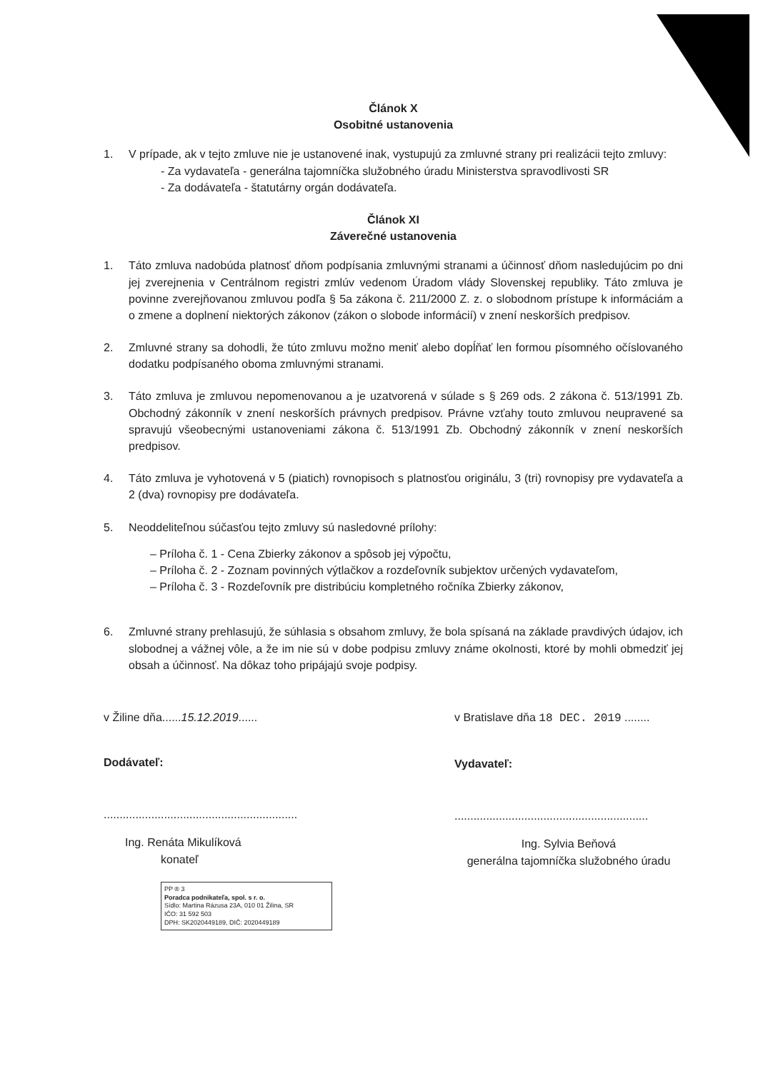Článok X
Osobitné ustanovenia
1. V prípade, ak v tejto zmluve nie je ustanovené inak, vystupujú za zmluvné strany pri realizácii tejto zmluvy:
- Za vydavateľa - generálna tajomníčka služobného úradu Ministerstva spravodlivosti SR
- Za dodávateľa - štatutárny orgán dodávateľa.
Článok XI
Záverečné ustanovenia
1. Táto zmluva nadobúda platnosť dňom podpísania zmluvnými stranami a účinnosť dňom nasledujúcim po dni jej zverejnenia v Centrálnom registri zmlúv vedenom Úradom vlády Slovenskej republiky. Táto zmluva je povinne zverejňovanou zmluvou podľa § 5a zákona č. 211/2000 Z. z. o slobodnom prístupe k informáciám a o zmene a doplnení niektorých zákonov (zákon o slobode informácií) v znení neskorších predpisov.
2. Zmluvné strany sa dohodli, že túto zmluvu možno meniť alebo dopĺňať len formou písomného očíslovaného dodatku podpísaného oboma zmluvnými stranami.
3. Táto zmluva je zmluvou nepomenovanou a je uzatvorená v súlade s § 269 ods. 2 zákona č. 513/1991 Zb. Obchodný zákonník v znení neskorších právnych predpisov. Právne vzťahy touto zmluvou neupravené sa spravujú všeobecnými ustanoveniami zákona č. 513/1991 Zb. Obchodný zákonník v znení neskorších predpisov.
4. Táto zmluva je vyhotovená v 5 (piatich) rovnopisoch s platnosťou originálu, 3 (tri) rovnopisy pre vydavateľa a 2 (dva) rovnopisy pre dodávateľa.
5. Neoddeliteľnou súčasťou tejto zmluvy sú nasledovné prílohy:
– Príloha č. 1 - Cena Zbierky zákonov a spôsob jej výpočtu,
– Príloha č. 2 - Zoznam povinných výtlačkov a rozdeľovník subjektov určených vydavateľom,
– Príloha č. 3 - Rozdeľovník pre distribúciu kompletného ročníka Zbierky zákonov,
6. Zmluvné strany prehlasujú, že súhlasia s obsahom zmluvy, že bola spísaná na základe pravdivých údajov, ich slobodnej a vážnej vôle, a že im nie sú v dobe podpisu zmluvy známe okolnosti, ktoré by mohli obmedziť jej obsah a účinnosť. Na dôkaz toho pripájajú svoje podpisy.
v Žiline dňa......15.12.2019......
Dodávateľ:
.............................................................
Ing. Renáta Mikulíková
konateľ
PP ® 3
Poradca podnikateľa, spol. s r. o.
Sídlo: Martina Rázusa 23A, 010 01 Žilina, SR
IČO: 31 592 503
DPH: SK2020449189, DIČ: 2020449189
v Bratislave dňa 18 DEC. 2019 ........
Vydavateľ:
.............................................................
Ing. Sylvia Beňová
generálna tajomníčka služobného úradu